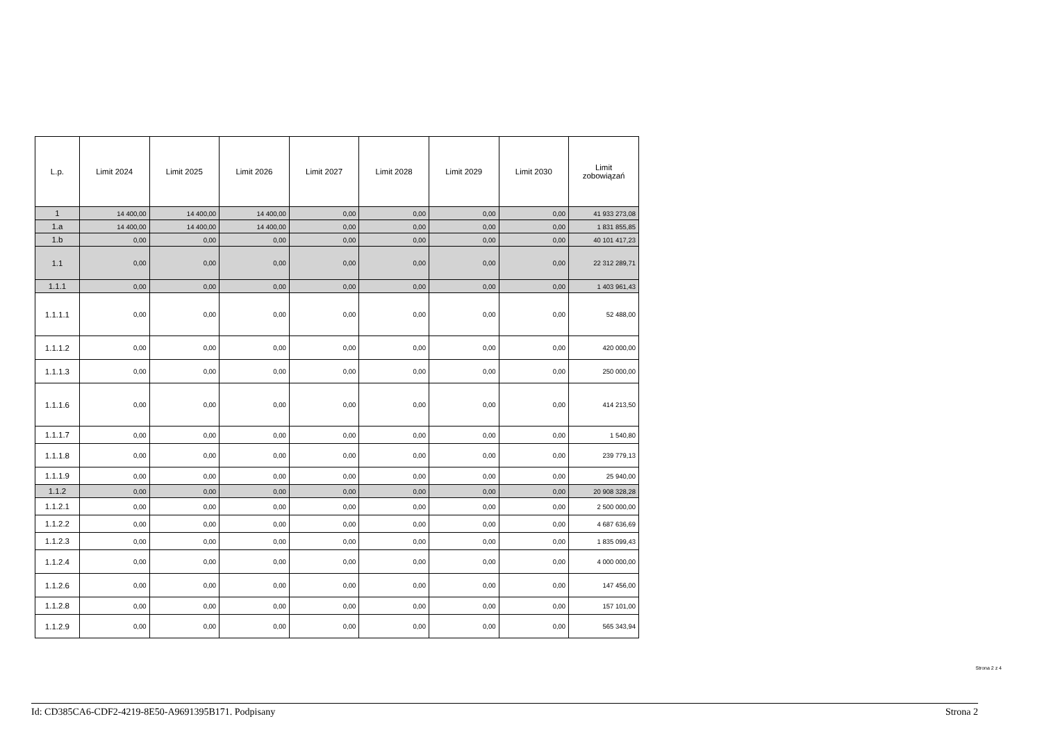| L.p. | Limit 2024 | Limit 2025 | Limit 2026 | Limit 2027 | Limit 2028 | Limit 2029 | Limit 2030 | Limit zobowiązań |
| --- | --- | --- | --- | --- | --- | --- | --- | --- |
| 1 | 14 400,00 | 14 400,00 | 14 400,00 | 0,00 | 0,00 | 0,00 | 0,00 | 41 933 273,08 |
| 1.a | 14 400,00 | 14 400,00 | 14 400,00 | 0,00 | 0,00 | 0,00 | 0,00 | 1 831 855,85 |
| 1.b | 0,00 | 0,00 | 0,00 | 0,00 | 0,00 | 0,00 | 0,00 | 40 101 417,23 |
| 1.1 | 0,00 | 0,00 | 0,00 | 0,00 | 0,00 | 0,00 | 0,00 | 22 312 289,71 |
| 1.1.1 | 0,00 | 0,00 | 0,00 | 0,00 | 0,00 | 0,00 | 0,00 | 1 403 961,43 |
| 1.1.1.1 | 0,00 | 0,00 | 0,00 | 0,00 | 0,00 | 0,00 | 0,00 | 52 488,00 |
| 1.1.1.2 | 0,00 | 0,00 | 0,00 | 0,00 | 0,00 | 0,00 | 0,00 | 420 000,00 |
| 1.1.1.3 | 0,00 | 0,00 | 0,00 | 0,00 | 0,00 | 0,00 | 0,00 | 250 000,00 |
| 1.1.1.6 | 0,00 | 0,00 | 0,00 | 0,00 | 0,00 | 0,00 | 0,00 | 414 213,50 |
| 1.1.1.7 | 0,00 | 0,00 | 0,00 | 0,00 | 0,00 | 0,00 | 0,00 | 1 540,80 |
| 1.1.1.8 | 0,00 | 0,00 | 0,00 | 0,00 | 0,00 | 0,00 | 0,00 | 239 779,13 |
| 1.1.1.9 | 0,00 | 0,00 | 0,00 | 0,00 | 0,00 | 0,00 | 0,00 | 25 940,00 |
| 1.1.2 | 0,00 | 0,00 | 0,00 | 0,00 | 0,00 | 0,00 | 0,00 | 20 908 328,28 |
| 1.1.2.1 | 0,00 | 0,00 | 0,00 | 0,00 | 0,00 | 0,00 | 0,00 | 2 500 000,00 |
| 1.1.2.2 | 0,00 | 0,00 | 0,00 | 0,00 | 0,00 | 0,00 | 0,00 | 4 687 636,69 |
| 1.1.2.3 | 0,00 | 0,00 | 0,00 | 0,00 | 0,00 | 0,00 | 0,00 | 1 835 099,43 |
| 1.1.2.4 | 0,00 | 0,00 | 0,00 | 0,00 | 0,00 | 0,00 | 0,00 | 4 000 000,00 |
| 1.1.2.6 | 0,00 | 0,00 | 0,00 | 0,00 | 0,00 | 0,00 | 0,00 | 147 456,00 |
| 1.1.2.8 | 0,00 | 0,00 | 0,00 | 0,00 | 0,00 | 0,00 | 0,00 | 157 101,00 |
| 1.1.2.9 | 0,00 | 0,00 | 0,00 | 0,00 | 0,00 | 0,00 | 0,00 | 565 343,94 |
Strona 2 z 4
Id: CD385CA6-CDF2-4219-8E50-A9691395B171. Podpisany Strona 2